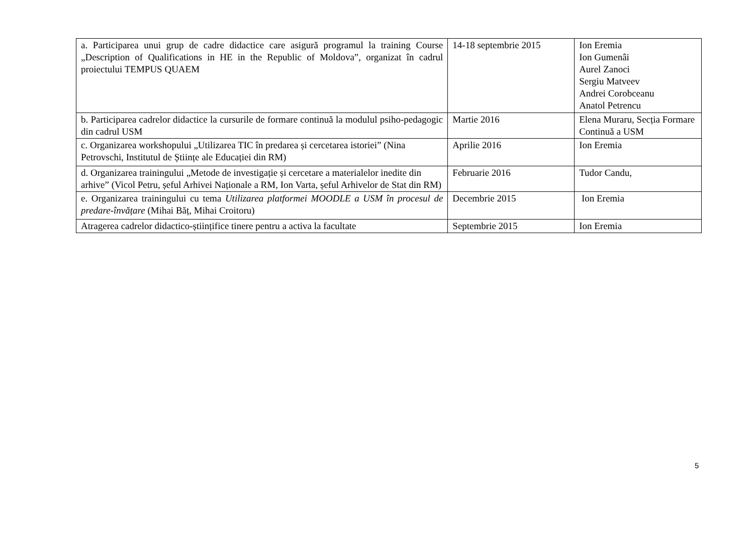| a. Participarea unui grup de cadre didactice care asigură programul la training Course „Description of Qualifications in HE in the Republic of Moldova”, organizat în cadrul proiectului TEMPUS QUAEM | 14-18 septembrie 2015 | Ion Eremia Ion Gumenâi Aurel Zanoci Sergiu Matveev Andrei Corobceanu Anatol Petrencu |
| b. Participarea cadrelor didactice la cursurile de formare continuă la modulul psiho-pedagogic din cadrul USM | Martie 2016 | Elena Muraru, Secția Formare Continuă a USM |
| c. Organizarea workshopului „Utilizarea TIC în predarea și cercetarea istoriei” (Nina Petrovschi, Institutul de Științe ale Educației din RM) | Aprilie 2016 | Ion Eremia |
| d. Organizarea trainingului „Metode de investigație și cercetare a materialelor inedite din arhive” (Vicol Petru, șeful Arhivei Naționale a RM, Ion Varta, șeful Arhivelor de Stat din RM) | Februarie 2016 | Tudor Candu, |
| e. Organizarea trainingului cu tema Utilizarea platformei MOODLE a USM în procesul de predare-învățare (Mihai Băț, Mihai Croitoru) | Decembrie 2015 | Ion Eremia |
| Atragerea cadrelor didactico-științifice tinere pentru a activa la facultate | Septembrie 2015 | Ion Eremia |
5